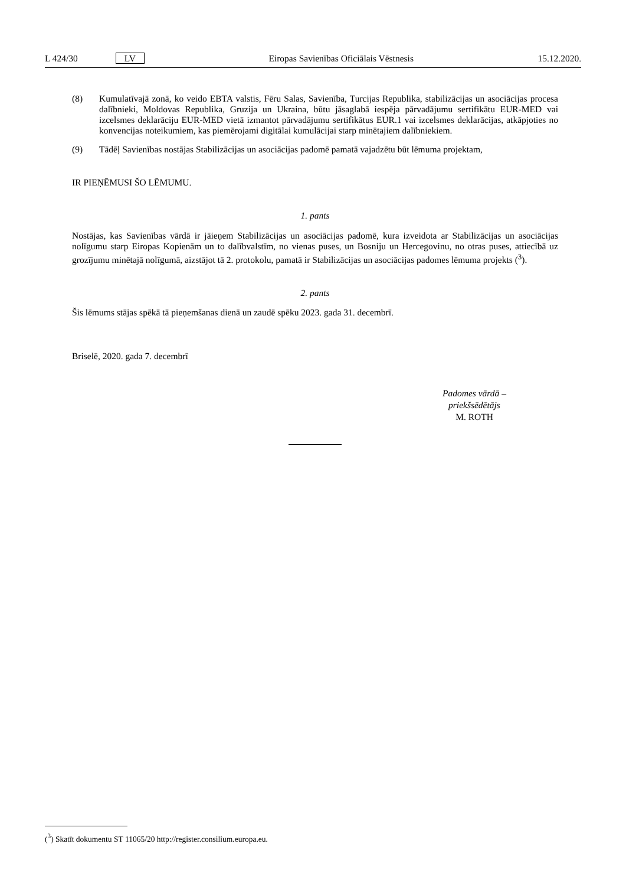L 424/30 LV Eiropas Savienības Oficiālais Vēstnesis 15.12.2020.
(8) Kumulatīvajā zonā, ko veido EBTA valstis, Fēru Salas, Savienība, Turcijas Republika, stabilizācijas un asociācijas procesa dalībnieki, Moldovas Republika, Gruzija un Ukraina, būtu jāsaglabā iespēja pārvadājumu sertifikātu EUR-MED vai izcelsmes deklarāciju EUR-MED vietā izmantot pārvadājumu sertifikātus EUR.1 vai izcelsmes deklarācijas, atkāpjoties no konvencijas noteikumiem, kas piemērojami digitālai kumulācijai starp minētajiem dalībniekiem.
(9) Tādēļ Savienības nostājas Stabilizācijas un asociācijas padomē pamatā vajadzētu būt lēmuma projektam,
IR PIEŅĒMUSI ŠO LĒMUMU.
1. pants
Nostājas, kas Savienības vārdā ir jāieņem Stabilizācijas un asociācijas padomē, kura izveidota ar Stabilizācijas un asociācijas nolīgumu starp Eiropas Kopienām un to dalībvalstīm, no vienas puses, un Bosniju un Hercegovinu, no otras puses, attiecībā uz grozījumu minētajā nolīgumā, aizstājot tā 2. protokolu, pamatā ir Stabilizācijas un asociācijas padomes lēmuma projekts (<sup>3</sup>).
2. pants
Šis lēmums stājas spēkā tā pieņemšanas dienā un zaudē spēku 2023. gada 31. decembrī.
Briselē, 2020. gada 7. decembrī
Padomes vārdā –
priekšsēdētājs
M. ROTH
(<sup>3</sup>) Skatīt dokumentu ST 11065/20 http://register.consilium.europa.eu.